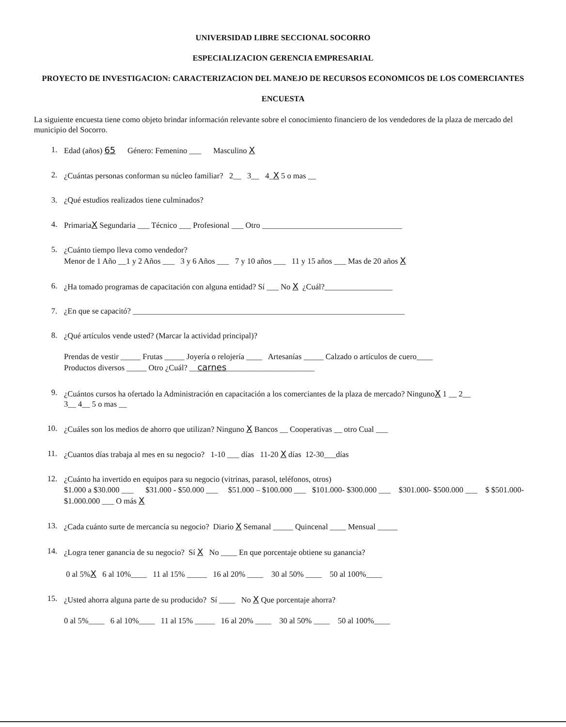UNIVERSIDAD LIBRE SECCIONAL SOCORRO
ESPECIALIZACION GERENCIA EMPRESARIAL
PROYECTO DE INVESTIGACION: CARACTERIZACION DEL MANEJO DE RECURSOS ECONOMICOS DE LOS COMERCIANTES
ENCUESTA
La siguiente encuesta tiene como objeto brindar información relevante sobre el conocimiento financiero de los vendedores de la plaza de mercado del municipio del Socorro.
1. Edad (años) 65 Género: Femenino ___ Masculino X
2. ¿Cuántas personas conforman su núcleo familiar? 2__ 3__ 4_X 5 o mas __
3. ¿Qué estudios realizados tiene culminados?
4. PrimariaX Segundaria ___ Técnico ___ Profesional ___ Otro ___________________________________
5. ¿Cuánto tiempo lleva como vendedor?
Menor de 1 Año __1 y 2 Años ___ 3 y 6 Años ___ 7 y 10 años ___ 11 y 15 años ___ Mas de 20 años X
6. ¿Ha tomado programas de capacitación con alguna entidad? Sí ___ No X ¿Cuál?_________________
7. ¿En que se capacitó? ____________________________________________________________________
8. ¿Qué artículos vende usted? (Marcar la actividad principal)?
Prendas de vestir _____ Frutas _____ Joyería o relojería ____ Artesanías _____ Calzado o artículos de cuero____
Productos diversos _____ Otro ¿Cuál? __carnes______________________
9. ¿Cuántos cursos ha ofertado la Administración en capacitación a los comerciantes de la plaza de mercado? NingunoX 1 __ 2__
3__ 4__ 5 o mas __
10. ¿Cuáles son los medios de ahorro que utilizan? Ninguno X Bancos __ Cooperativas __ otro Cual ___
11. ¿Cuantos días trabaja al mes en su negocio? 1-10 ___ días 11-20 X días 12-30___días
12. ¿Cuánto ha invertido en equipos para su negocio (vitrinas, parasol, teléfonos, otros)
$1.000 a $30.000 ___ $31.000 - $50.000 ___ $51.000 – $100.000 ___ $101.000- $300.000 ___ $301.000- $500.000 ___ $ $501.000- $1.000.000 ___ O más X
13. ¿Cada cuánto surte de mercancía su negocio? Diario X Semanal _____ Quincenal ____ Mensual _____
14. ¿Logra tener ganancia de su negocio? Sí X No ____ En que porcentaje obtiene su ganancia?
0 al 5%X 6 al 10%____ 11 al 15% _____ 16 al 20% ____ 30 al 50% ____ 50 al 100%____
15. ¿Usted ahorra alguna parte de su producido? Sí ____ No X Que porcentaje ahorra?
0 al 5%____ 6 al 10%____ 11 al 15% _____ 16 al 20% ____ 30 al 50% ____ 50 al 100%____